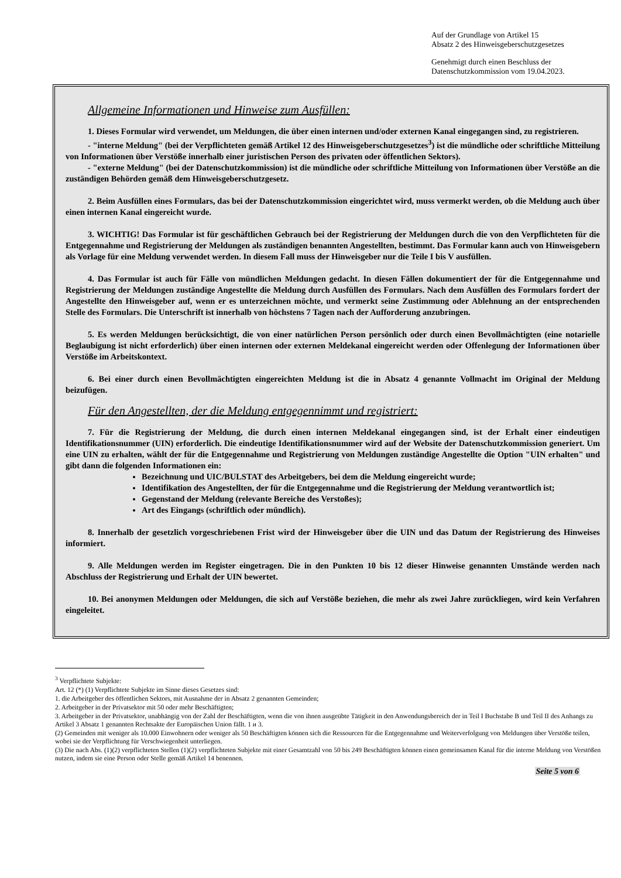Auf der Grundlage von Artikel 15
Absatz 2 des Hinweisgeberschutzgesetzes
Genehmigt durch einen Beschluss der
Datenschutzkommission vom 19.04.2023.
Allgemeine Informationen und Hinweise zum Ausfüllen:
1. Dieses Formular wird verwendet, um Meldungen, die über einen internen und/oder externen Kanal eingegangen sind, zu registrieren.
- "interne Meldung" (bei der Verpflichteten gemäß Artikel 12 des Hinweisgeberschutzgesetzes<sup>3</sup>) ist die mündliche oder schriftliche Mitteilung von Informationen über Verstöße innerhalb einer juristischen Person des privaten oder öffentlichen Sektors).
- "externe Meldung" (bei der Datenschutzkommission) ist die mündliche oder schriftliche Mitteilung von Informationen über Verstöße an die zuständigen Behörden gemäß dem Hinweisgeberschutzgesetz.
2. Beim Ausfüllen eines Formulars, das bei der Datenschutzkommission eingerichtet wird, muss vermerkt werden, ob die Meldung auch über einen internen Kanal eingereicht wurde.
3. WICHTIG! Das Formular ist für geschäftlichen Gebrauch bei der Registrierung der Meldungen durch die von den Verpflichteten für die Entgegennahme und Registrierung der Meldungen als zuständigen benannten Angestellten, bestimmt. Das Formular kann auch von Hinweisgebern als Vorlage für eine Meldung verwendet werden. In diesem Fall muss der Hinweisgeber nur die Teile I bis V ausfüllen.
4. Das Formular ist auch für Fälle von mündlichen Meldungen gedacht. In diesen Fällen dokumentiert der für die Entgegennahme und Registrierung der Meldungen zuständige Angestellte die Meldung durch Ausfüllen des Formulars. Nach dem Ausfüllen des Formulars fordert der Angestellte den Hinweisgeber auf, wenn er es unterzeichnen möchte, und vermerkt seine Zustimmung oder Ablehnung an der entsprechenden Stelle des Formulars. Die Unterschrift ist innerhalb von höchstens 7 Tagen nach der Aufforderung anzubringen.
5. Es werden Meldungen berücksichtigt, die von einer natürlichen Person persönlich oder durch einen Bevollmächtigten (eine notarielle Beglaubigung ist nicht erforderlich) über einen internen oder externen Meldekanal eingereicht werden oder Offenlegung der Informationen über Verstöße im Arbeitskontext.
6. Bei einer durch einen Bevollmächtigten eingereichten Meldung ist die in Absatz 4 genannte Vollmacht im Original der Meldung beizufügen.
Für den Angestellten, der die Meldung entgegennimmt und registriert:
7. Für die Registrierung der Meldung, die durch einen internen Meldekanal eingegangen sind, ist der Erhalt einer eindeutigen Identifikationsnummer (UIN) erforderlich. Die eindeutige Identifikationsnummer wird auf der Website der Datenschutzkommission generiert. Um eine UIN zu erhalten, wählt der für die Entgegennahme und Registrierung von Meldungen zuständige Angestellte die Option "UIN erhalten" und gibt dann die folgenden Informationen ein:
Bezeichnung und UIC/BULSTAT des Arbeitgebers, bei dem die Meldung eingereicht wurde;
Identifikation des Angestellten, der für die Entgegennahme und die Registrierung der Meldung verantwortlich ist;
Gegenstand der Meldung (relevante Bereiche des Verstoßes);
Art des Eingangs (schriftlich oder mündlich).
8. Innerhalb der gesetzlich vorgeschriebenen Frist wird der Hinweisgeber über die UIN und das Datum der Registrierung des Hinweises informiert.
9. Alle Meldungen werden im Register eingetragen. Die in den Punkten 10 bis 12 dieser Hinweise genannten Umstände werden nach Abschluss der Registrierung und Erhalt der UIN bewertet.
10. Bei anonymen Meldungen oder Meldungen, die sich auf Verstöße beziehen, die mehr als zwei Jahre zurückliegen, wird kein Verfahren eingeleitet.
<sup>3</sup> Verpflichtete Subjekte:
Art. 12 (*) (1) Verpflichtete Subjekte im Sinne dieses Gesetzes sind:
1. die Arbeitgeber des öffentlichen Sektors, mit Ausnahme der in Absatz 2 genannten Gemeinden;
2. Arbeitgeber in der Privatsektor mit 50 oder mehr Beschäftigten;
3. Arbeitgeber in der Privatsektor, unabhängig von der Zahl der Beschäftigten, wenn die von ihnen ausgeübte Tätigkeit in den Anwendungsbereich der in Teil I Buchstabe B und Teil II des Anhangs zu Artikel 3 Absatz 1 genannten Rechtsakte der Europäischen Union fällt. 1 и 3.
(2) Gemeinden mit weniger als 10.000 Einwohnern oder weniger als 50 Beschäftigten können sich die Ressourcen für die Entgegennahme und Weiterverfolgung von Meldungen über Verstöße teilen, wobei sie der Verpflichtung für Verschwiegenheit unterliegen.
(3) Die nach Abs. (1)(2) verpflichteten Stellen (1)(2) verpflichteten Subjekte mit einer Gesamtzahl von 50 bis 249 Beschäftigten können einen gemeinsamen Kanal für die interne Meldung von Verstößen nutzen, indem sie eine Person oder Stelle gemäß Artikel 14 benennen.
Seite 5 von 6